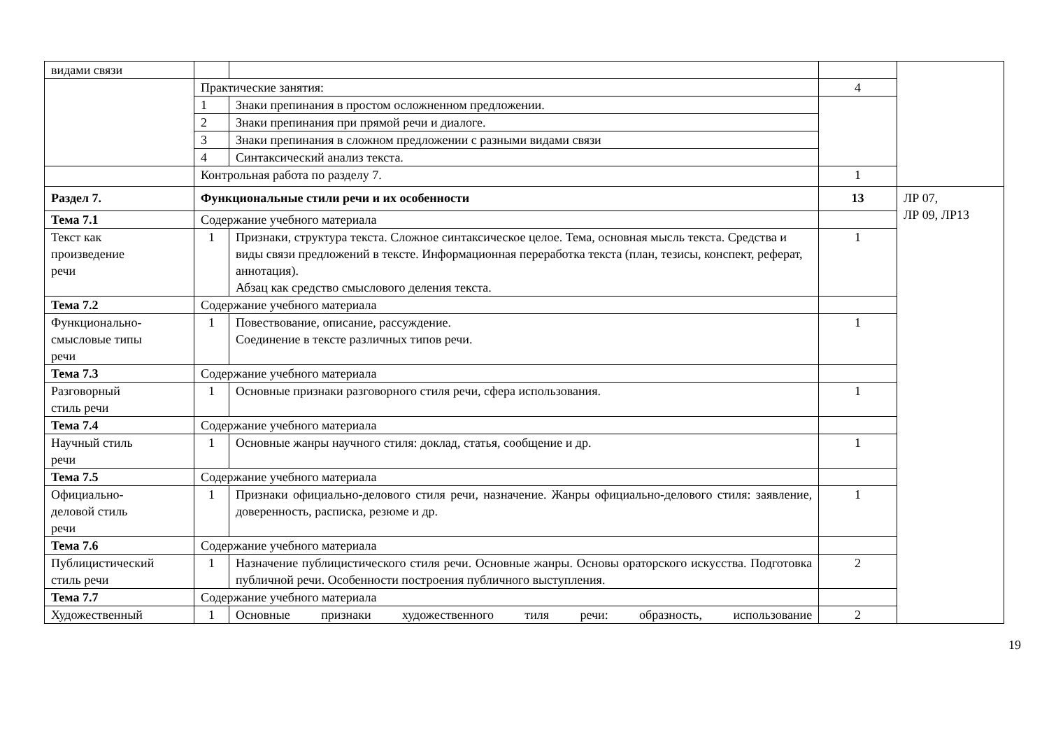| видами связи | | | | |
| | Практические занятия: | | 4 | |
| | 1 | Знаки препинания в простом осложненном предложении. | | |
| | 2 | Знаки препинания при прямой речи и диалоге. | | |
| | 3 | Знаки препинания в сложном предложении с разными видами связи | | |
| | 4 | Синтаксический анализ текста. | | |
| | Контрольная работа по разделу 7. | | 1 | |
| Раздел 7. | Функциональные стили речи и их особенности | | 13 | ЛР 07, ЛР 09, ЛР13 |
| Тема 7.1 | Содержание учебного материала | | | |
| Текст как произведение речи | 1 | Признаки, структура текста. Сложное синтаксическое целое. Тема, основная мысль текста. Средства и виды связи предложений в тексте. Информационная переработка текста (план, тезисы, конспект, реферат, аннотация). Абзац как средство смыслового деления текста. | 1 | |
| Тема 7.2 | Содержание учебного материала | | | |
| Функционально- смысловые типы речи | 1 | Повествование, описание, рассуждение. Соединение в тексте различных типов речи. | 1 | |
| Тема 7.3 | Содержание учебного материала | | | |
| Разговорный стиль речи | 1 | Основные признаки разговорного стиля речи, сфера использования. | 1 | |
| Тема 7.4 | Содержание учебного материала | | | |
| Научный стиль речи | 1 | Основные жанры научного стиля: доклад, статья, сообщение и др. | 1 | |
| Тема 7.5 | Содержание учебного материала | | | |
| Официально- деловой стиль речи | 1 | Признаки официально-делового стиля речи, назначение. Жанры официально-делового стиля: заявление, доверенность, расписка, резюме и др. | 1 | |
| Тема 7.6 | Содержание учебного материала | | | |
| Публицистический стиль речи | 1 | Назначение публицистического стиля речи. Основные жанры. Основы ораторского искусства. Подготовка публичной речи. Особенности построения публичного выступления. | 2 | |
| Тема 7.7 | Содержание учебного материала | | | |
| Художественный | 1 | Основные признаки художественного тиля речи: образность, использование | 2 | |
19